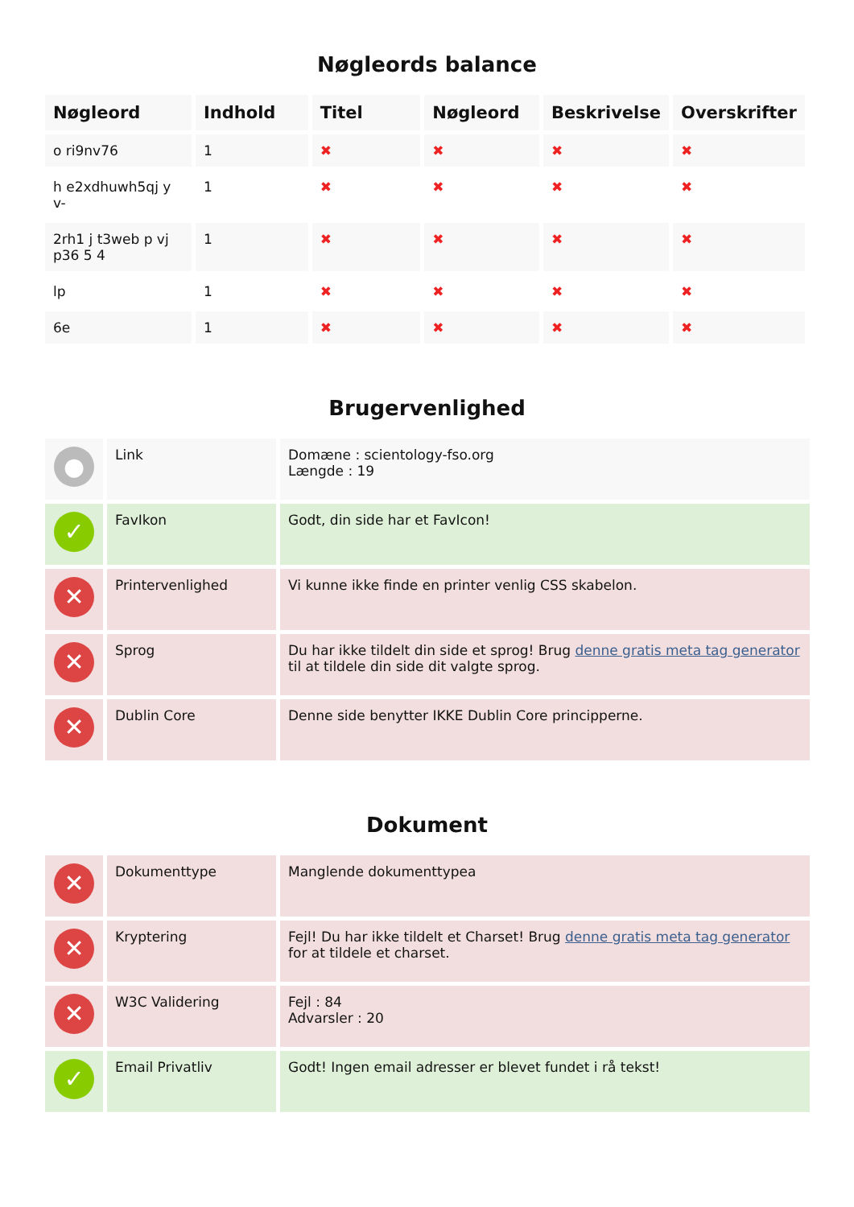Nøgleords balance
| Nøgleord | Indhold | Titel | Nøgleord | Beskrivelse | Overskrifter |
| --- | --- | --- | --- | --- | --- |
| o ri9nv76 | 1 | ✖ | ✖ | ✖ | ✖ |
| h e2xdhuwh5qj y v- | 1 | ✖ | ✖ | ✖ | ✖ |
| 2rh1 j t3web p vj p36 5 4 | 1 | ✖ | ✖ | ✖ | ✖ |
| lp | 1 | ✖ | ✖ | ✖ | ✖ |
| 6e | 1 | ✖ | ✖ | ✖ | ✖ |
Brugervenlighed
| ● | Link | Domæne : scientology-fso.org Længde : 19 |
| ✓ | FavIkon | Godt, din side har et FavIcon! |
| ✕ | Printervenlighed | Vi kunne ikke finde en printer venlig CSS skabelon. |
| ✕ | Sprog | Du har ikke tildelt din side et sprog! Brug denne gratis meta tag generator til at tildele din side dit valgte sprog. |
| ✕ | Dublin Core | Denne side benytter IKKE Dublin Core principperne. |
Dokument
| ✕ | Dokumenttype | Manglende dokumenttypea |
| ✕ | Kryptering | Fejl! Du har ikke tildelt et Charset! Brug denne gratis meta tag generator for at tildele et charset. |
| ✕ | W3C Validering | Fejl : 84 Advarsler : 20 |
| ✓ | Email Privatliv | Godt! Ingen email adresser er blevet fundet i rå tekst! |